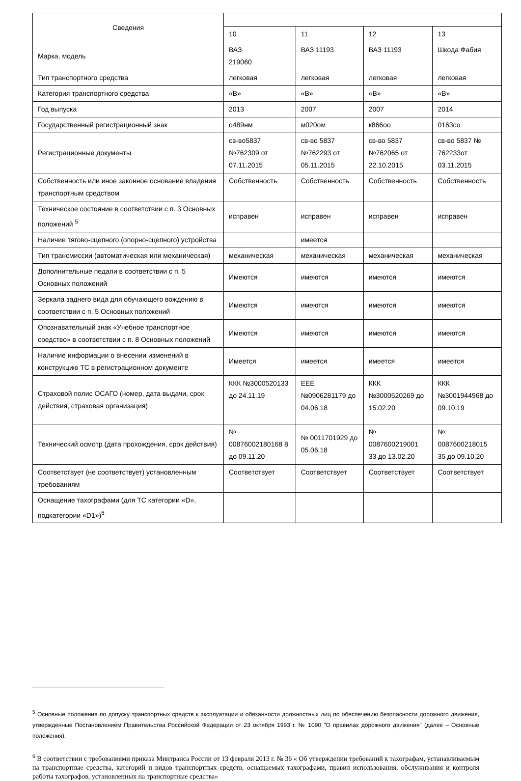| Сведения | | | | |
| --- | --- | --- | --- | --- |
| | 10 | 11 | 12 | 13 |
| Марка, модель | ВАЗ 219060 | ВАЗ 11193 | ВАЗ 11193 | Шкода Фабия |
| Тип транспортного средства | легковая | легковая | легковая | легковая |
| Категория транспортного средства | «В» | «В» | «В» | «В» |
| Год выпуска | 2013 | 2007 | 2007 | 2014 |
| Государственный регистрационный знак | о489нм | м020ом | к866оо | 0163со |
| Регистрационные документы | св-во5837 №762309 от 07.11.2015 | св-во 5837 №762293 от 05.11.2015 | св-во 5837 №762065 от 22.10.2015 | св-во 5837 № 762233от 03.11.2015 |
| Собственность или иное законное основание владения транспортным средством | Собственность | Собственность | Собственность | Собственность |
| Техническое состояние в соответствии с п. 3 Основных положений <sup>5</sup> | исправен | исправен | исправен | исправен |
| Наличие тягово-сцепного (опорно-сцепного) устройства | | имеется | | |
| Тип трансмиссии (автоматическая или механическая) | механическая | механическая | механическая | механическая |
| Дополнительные педали в соответствии с п. 5 Основных положений | Имеются | имеются | имеются | имеются |
| Зеркала заднего вида для обучающего вождению в соответствии с п. 5 Основных положений | Имеются | имеются | имеются | имеются |
| Опознавательный знак «Учебное транспортное средство» в соответствии с п. 8 Основных положений | Имеются | имеются | имеются | имеются |
| Наличие информации о внесении изменений в конструкцию ТС в регистрационном документе | Имеется | имеется | имеется | имеется |
| Страховой полис ОСАГО (номер, дата выдачи, срок действия, страховая организация) | ККК №3000520133 до 24.11.19 | ЕЕЕ №0906281179 до 04.06.18 | ККК №3000520269 до 15.02.20 | ККК №3001944968 до 09.10.19 |
| Технический осмотр (дата прохождения, срок действия) | № 00876002180168 8 до 09.11.20 | № 0011701929 до 05.06.18 | № 0087600219001 33 до 13.02.20 | № 0087600218015 35 до 09.10.20 |
| Соответствует (не соответствует) установленным требованиям | Соответствует | Соответствует | Соответствует | Соответствует |
| Оснащение тахографами (для ТС категории «D», подкатегории «D1»)<sup>6</sup> | | | | |
<sup>5</sup> Основные положения по допуску транспортных средств к эксплуатации и обязанности должностных лиц по обеспечению безопасности дорожного движения, утвержденные Постановлением Правительства Российской Федерации от 23 октября 1993 г. № 1090 "О правилах дорожного движения" (далее – Основные положения).
<sup>6</sup> В соответствии с требованиями приказа Минтранса России от 13 февраля 2013 г. № 36 « Об утверждении требований к тахографам, устанавливаемым на транспортные средства, категорий и видов транспортных средств, оснащаемых тахографами, правил использования, обслуживания и контроля работы тахографов, установленных на транспортные средства»